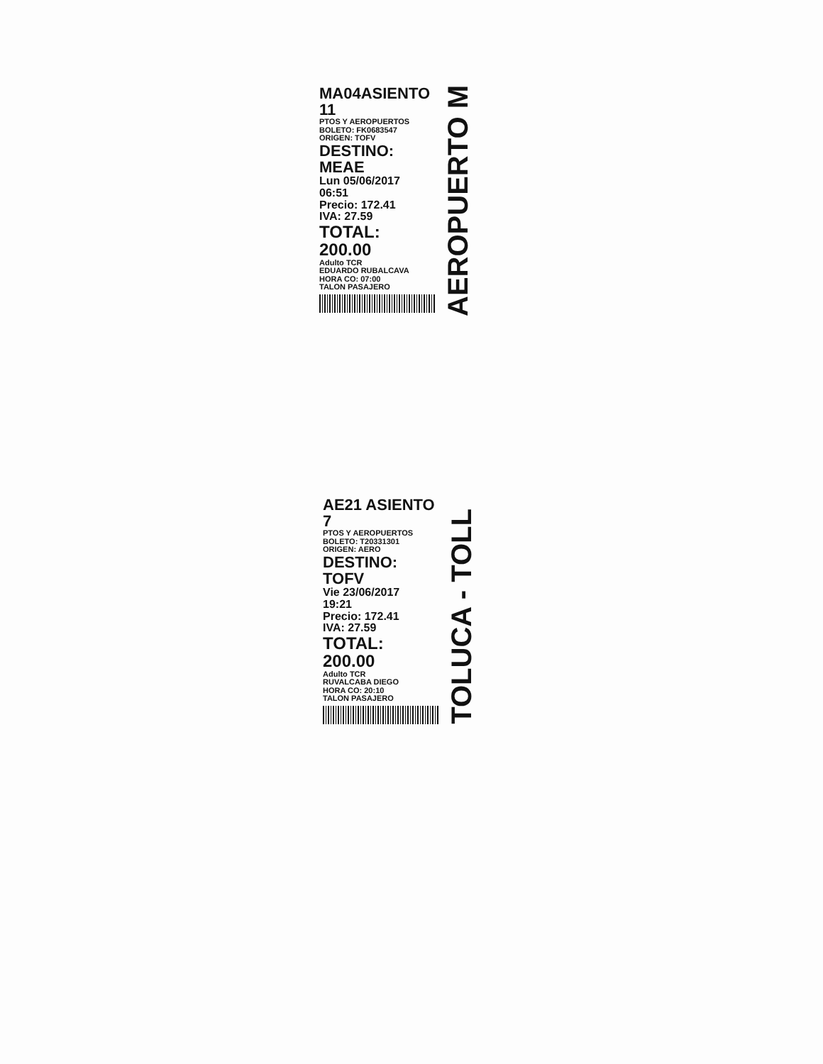MA04ASIENTO 11
PTOS Y AEROPUERTOS
BOLETO: FK0683547
ORIGEN: TOFV
DESTINO: MEAE
Lun 05/06/2017
06:51
Precio: 172.41
IVA: 27.59
TOTAL: 200.00
Adulto TCR
EDUARDO RUBALCAVA
HORA CO: 07:00
TALON PASAJERO
AEROPUERTO M
AE21 ASIENTO 7
PTOS Y AEROPUERTOS
BOLETO: T20331301
ORIGEN: AERO
DESTINO: TOFV
Vie 23/06/2017
19:21
Precio: 172.41
IVA: 27.59
TOTAL: 200.00
Adulto TCR
RUVALCABA DIEGO
HORA CO: 20:10
TALON PASAJERO
TOLUCA - TOLL